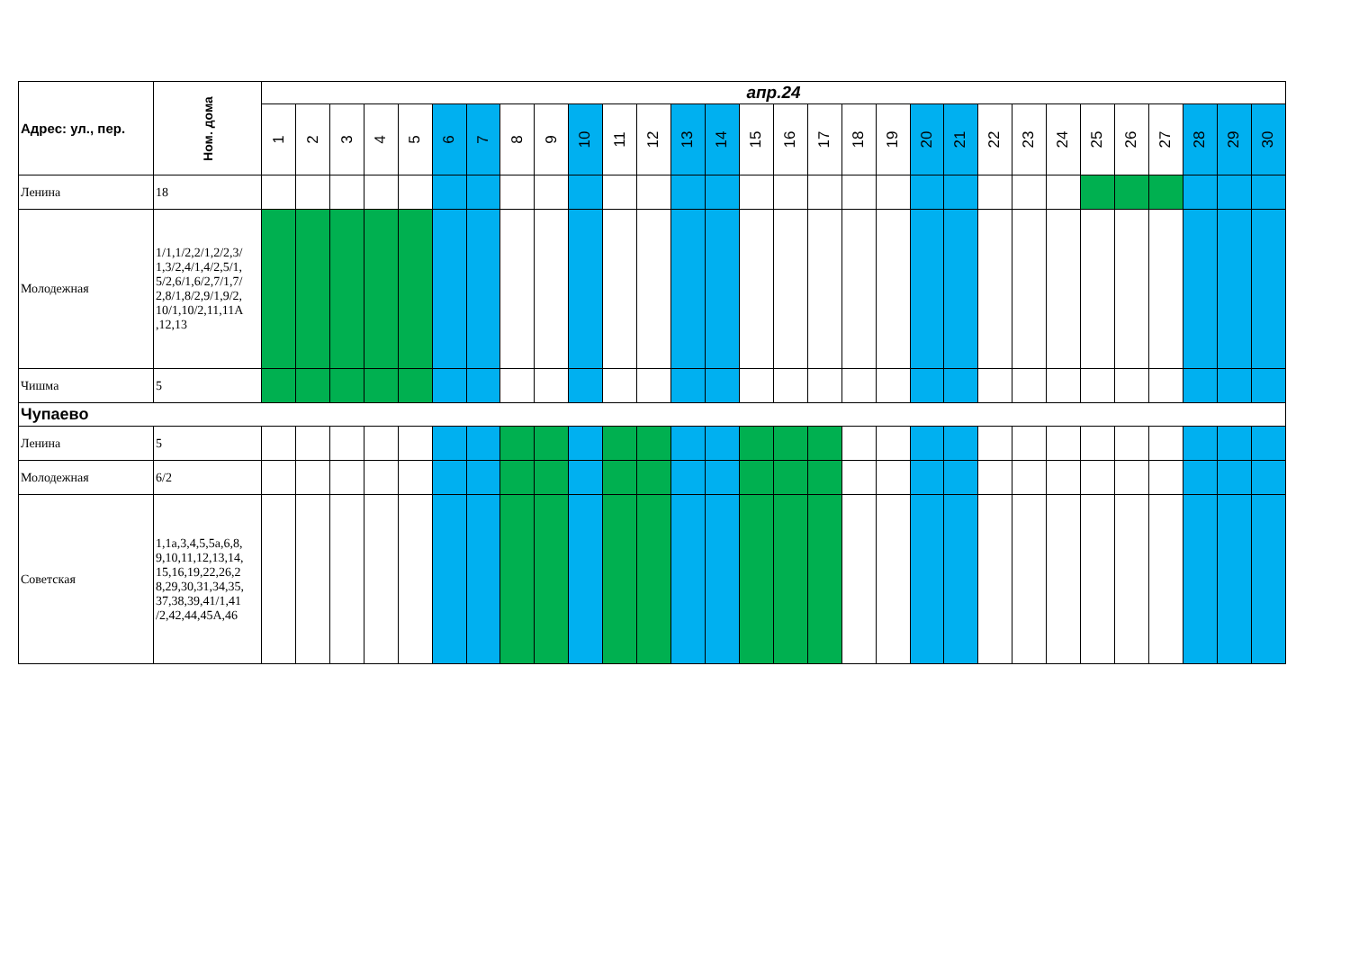| Адрес: ул., пер. | Ном. дома | апр.24 | | | | | | | | | | | | | | | | | | | | | | | | | | | | | |
| --- | --- | --- | --- | --- | --- | --- | --- | --- | --- | --- | --- | --- | --- | --- | --- | --- | --- | --- | --- | --- | --- | --- | --- | --- | --- | --- | --- | --- | --- | --- | --- |
| | | 1 | 2 | 3 | 4 | 5 | 6 | 7 | 8 | 9 | 10 | 11 | 12 | 13 | 14 | 15 | 16 | 17 | 18 | 19 | 20 | 21 | 22 | 23 | 24 | 25 | 26 | 27 | 28 | 29 | 30 |
| Ленина | 18 | | | | | | | | | | | | | | | | | | | | | | | | | | | | | | |
| Молодежная | 1/1,1/2,2/1,2/2,3/ 1,3/2,4/1,4/2,5/1, 5/2,6/1,6/2,7/1,7/ 2,8/1,8/2,9/1,9/2, 10/1,10/2,11,11А ,12,13 | | | | | | | | | | | | | | | | | | | | | | | | | | | | | | |
| Чишма | 5 | | | | | | | | | | | | | | | | | | | | | | | | | | | | | | |
| Чупаево | | | | | | | | | | | | | | | | | | | | | | | | | | | | | | | |
| Ленина | 5 | | | | | | | | | | | | | | | | | | | | | | | | | | | | | | |
| Молодежная | 6/2 | | | | | | | | | | | | | | | | | | | | | | | | | | | | | | |
| Советская | 1,1а,3,4,5,5а,6,8, 9,10,11,12,13,14, 15,16,19,22,26,2 8,29,30,31,34,35, 37,38,39,41/1,41 /2,42,44,45А,46 | | | | | | | | | | | | | | | | | | | | | | | | | | | | | | |